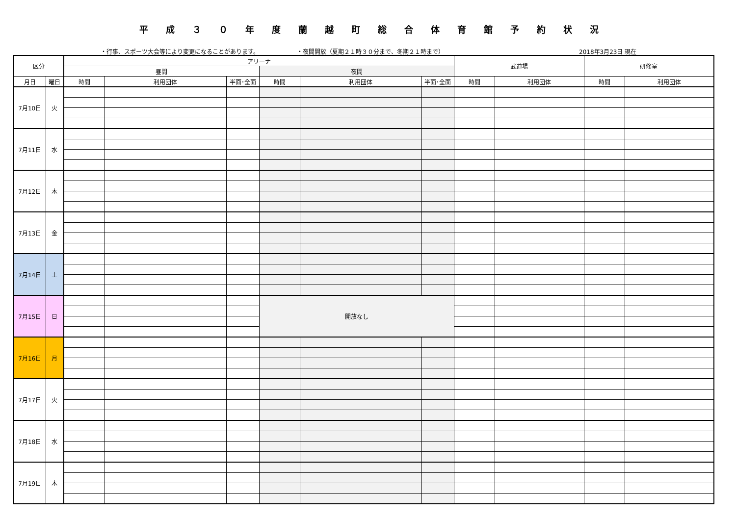平成３０年度蘭越町総合体育館予約状況
・行事、スポーツ大会等により変更になることがあります。 ・夜間開放（夏期２１時３０分まで、冬期２１時まで） 2018年3月23日 現在
| 区分 | | アリーナ | | | | | | 武道場 | | 研修室 | |
| --- | --- | --- | --- | --- | --- | --- | --- | --- | --- | --- | --- |
| | | 昼間 | | | 夜間 | | | | | | |
| 月日 | 曜日 | 時間 | 利用団体 | 半面･全面 | 時間 | 利用団体 | 半面･全面 | 時間 | 利用団体 | 時間 | 利用団体 |
| 7月10日 | 火 | | | | | | | | | | |
| 7月11日 | 水 | | | | | | | | | | |
| 7月12日 | 木 | | | | | | | | | | |
| 7月13日 | 金 | | | | | | | | | | |
| 7月14日 | 土 | | | | | | | | | | |
| 7月15日 | 日 | | | | 開放なし | | | | | | |
| 7月16日 | 月 | | | | | | | | | | |
| 7月17日 | 火 | | | | | | | | | | |
| 7月18日 | 水 | | | | | | | | | | |
| 7月19日 | 木 | | | | | | | | | | |